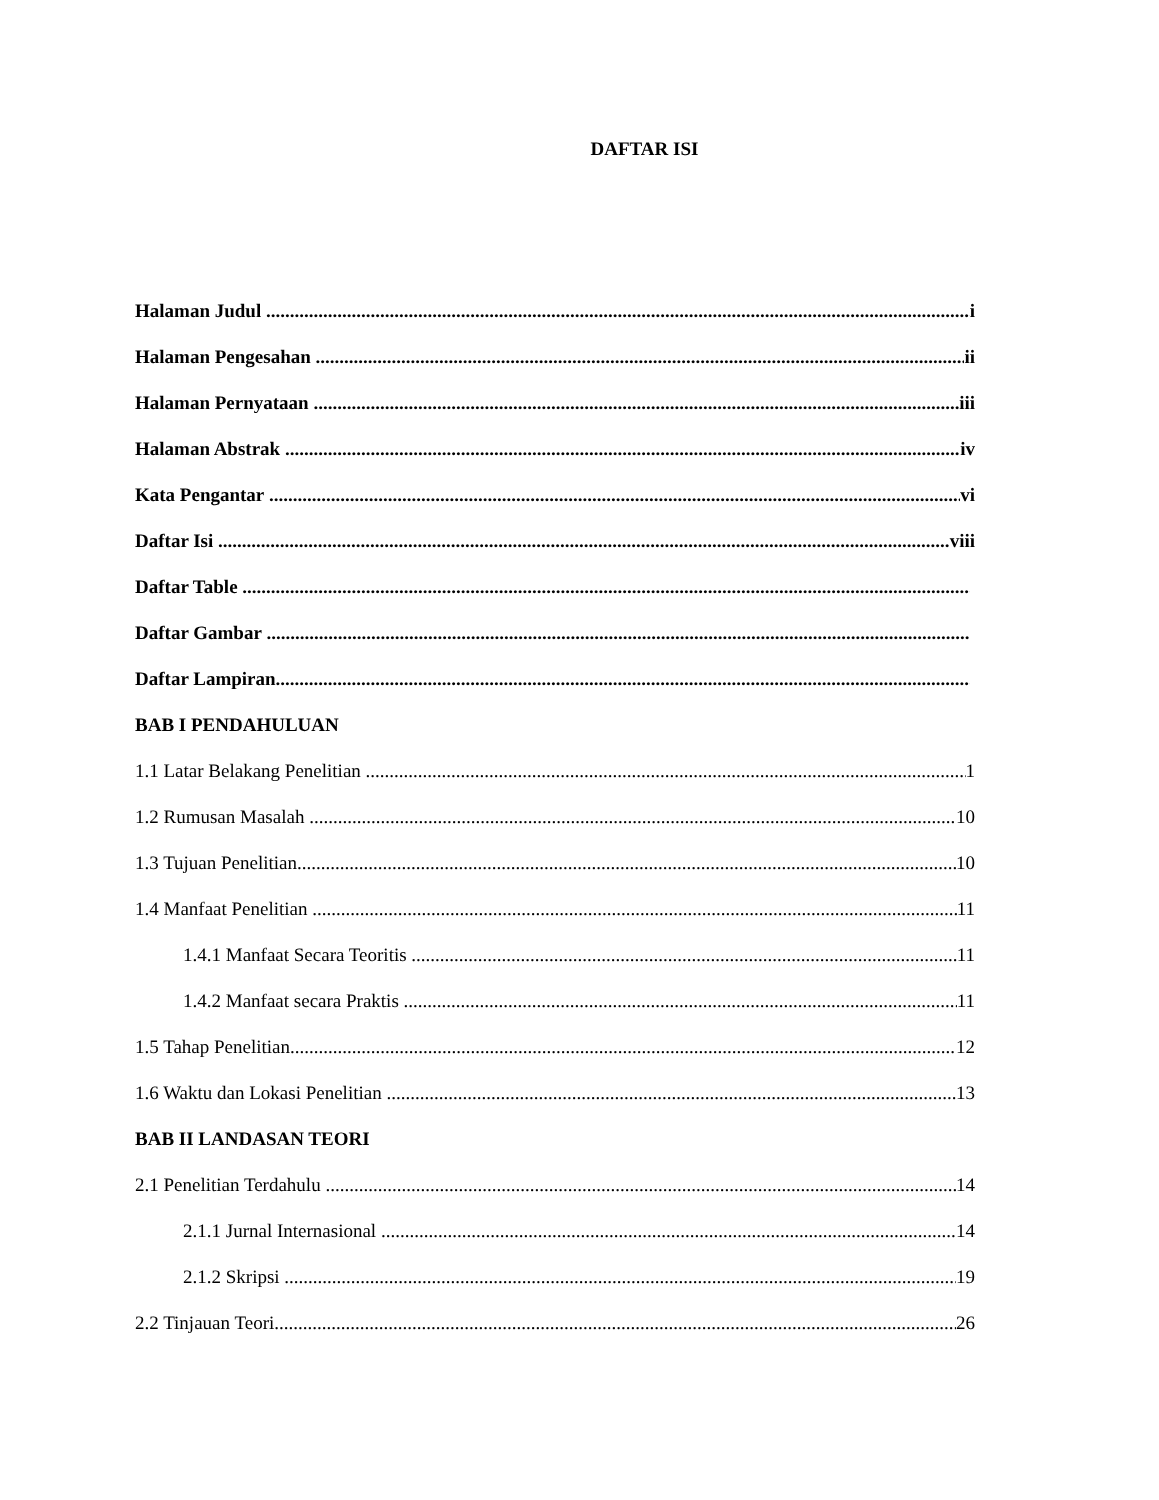DAFTAR ISI
Halaman Judul i
Halaman Pengesahan ii
Halaman Pernyataan iii
Halaman Abstrak iv
Kata Pengantar vi
Daftar Isi viii
Daftar Table
Daftar Gambar
Daftar Lampiran
BAB I PENDAHULUAN
1.1 Latar Belakang Penelitian 1
1.2 Rumusan Masalah 10
1.3 Tujuan Penelitian 10
1.4 Manfaat Penelitian 11
1.4.1 Manfaat Secara Teoritis 11
1.4.2 Manfaat secara Praktis 11
1.5 Tahap Penelitian 12
1.6 Waktu dan Lokasi Penelitian 13
BAB II LANDASAN TEORI
2.1 Penelitian Terdahulu 14
2.1.1 Jurnal Internasional 14
2.1.2 Skripsi 19
2.2 Tinjauan Teori 26